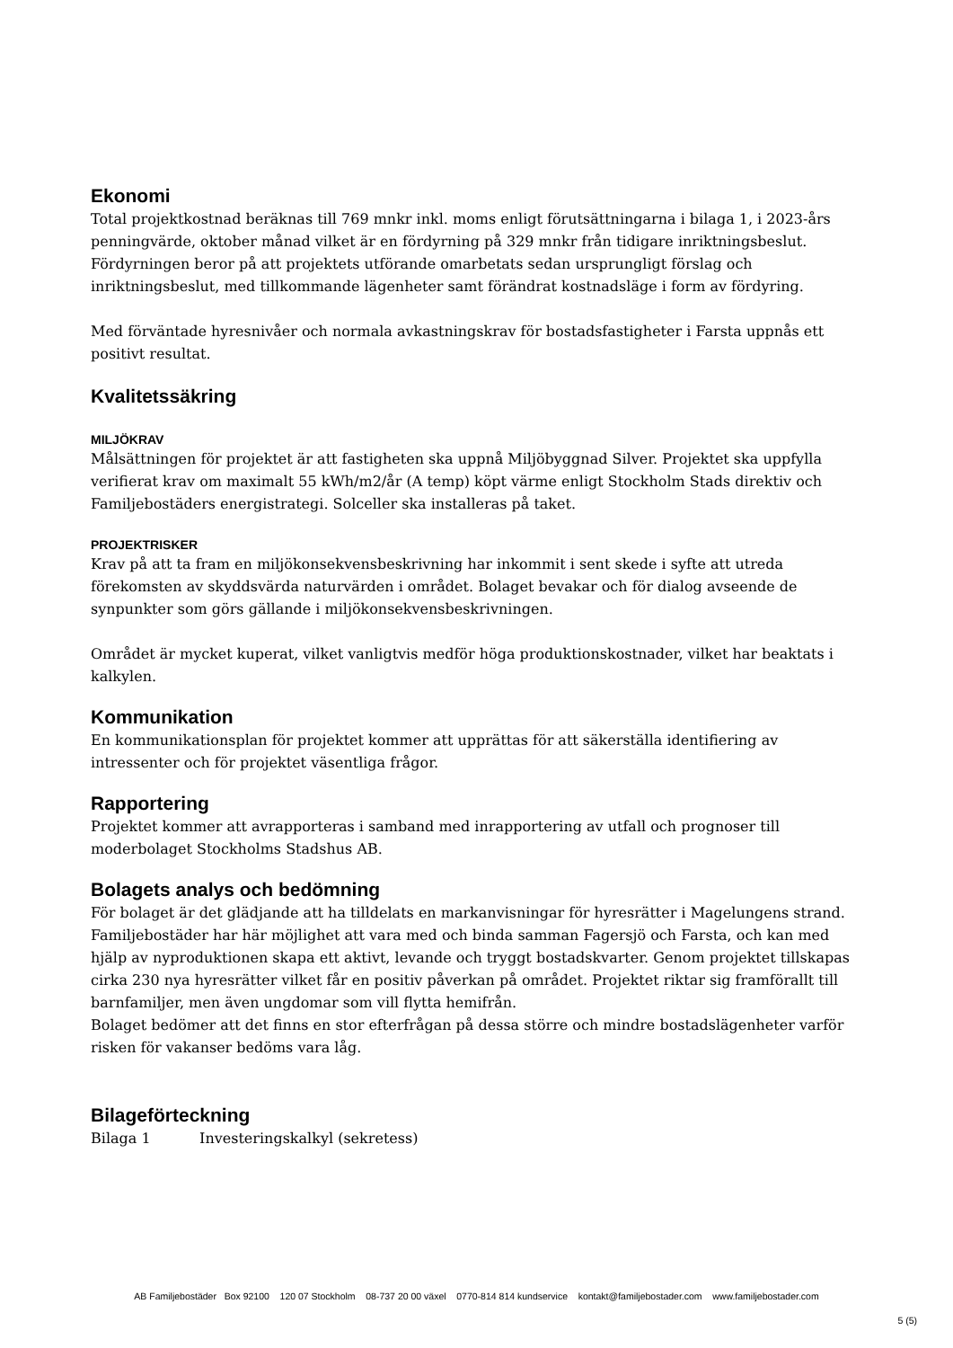Ekonomi
Total projektkostnad beräknas till 769 mnkr inkl. moms enligt förutsättningarna i bilaga 1, i 2023-års penningvärde, oktober månad vilket är en fördyrning på 329 mnkr från tidigare inriktningsbeslut. Fördyrningen beror på att projektets utförande omarbetats sedan ursprungligt förslag och inriktningsbeslut, med tillkommande lägenheter samt förändrat kostnadsläge i form av fördyring.
Med förväntade hyresnivåer och normala avkastningskrav för bostadsfastigheter i Farsta uppnås ett positivt resultat.
Kvalitetssäkring
MILJÖKRAV
Målsättningen för projektet är att fastigheten ska uppnå Miljöbyggnad Silver. Projektet ska uppfylla verifierat krav om maximalt 55 kWh/m2/år (A temp) köpt värme enligt Stockholm Stads direktiv och Familjebostäders energistrategi. Solceller ska installeras på taket.
PROJEKTRISKER
Krav på att ta fram en miljökonsekvensbeskrivning har inkommit i sent skede i syfte att utreda förekomsten av skyddsvärda naturvärden i området. Bolaget bevakar och för dialog avseende de synpunkter som görs gällande i miljökonsekvensbeskrivningen.
Området är mycket kuperat, vilket vanligtvis medför höga produktionskostnader, vilket har beaktats i kalkylen.
Kommunikation
En kommunikationsplan för projektet kommer att upprättas för att säkerställa identifiering av intressenter och för projektet väsentliga frågor.
Rapportering
Projektet kommer att avrapporteras i samband med inrapportering av utfall och prognoser till moderbolaget Stockholms Stadshus AB.
Bolagets analys och bedömning
För bolaget är det glädjande att ha tilldelats en markanvisningar för hyresrätter i Magelungens strand. Familjebostäder har här möjlighet att vara med och binda samman Fagersjö och Farsta, och kan med hjälp av nyproduktionen skapa ett aktivt, levande och tryggt bostadskvarter. Genom projektet tillskapas cirka 230 nya hyresrätter vilket får en positiv påverkan på området. Projektet riktar sig framförallt till barnfamiljer, men även ungdomar som vill flytta hemifrån.
Bolaget bedömer att det finns en stor efterfrågan på dessa större och mindre bostadslägenheter varför risken för vakanser bedöms vara låg.
Bilageförteckning
Bilaga 1 Investeringskalkyl (sekretess)
AB Familjebostäder Box 92100 120 07 Stockholm 08-737 20 00 växel 0770-814 814 kundservice kontakt@familjebostader.com www.familjebostader.com
5 (5)